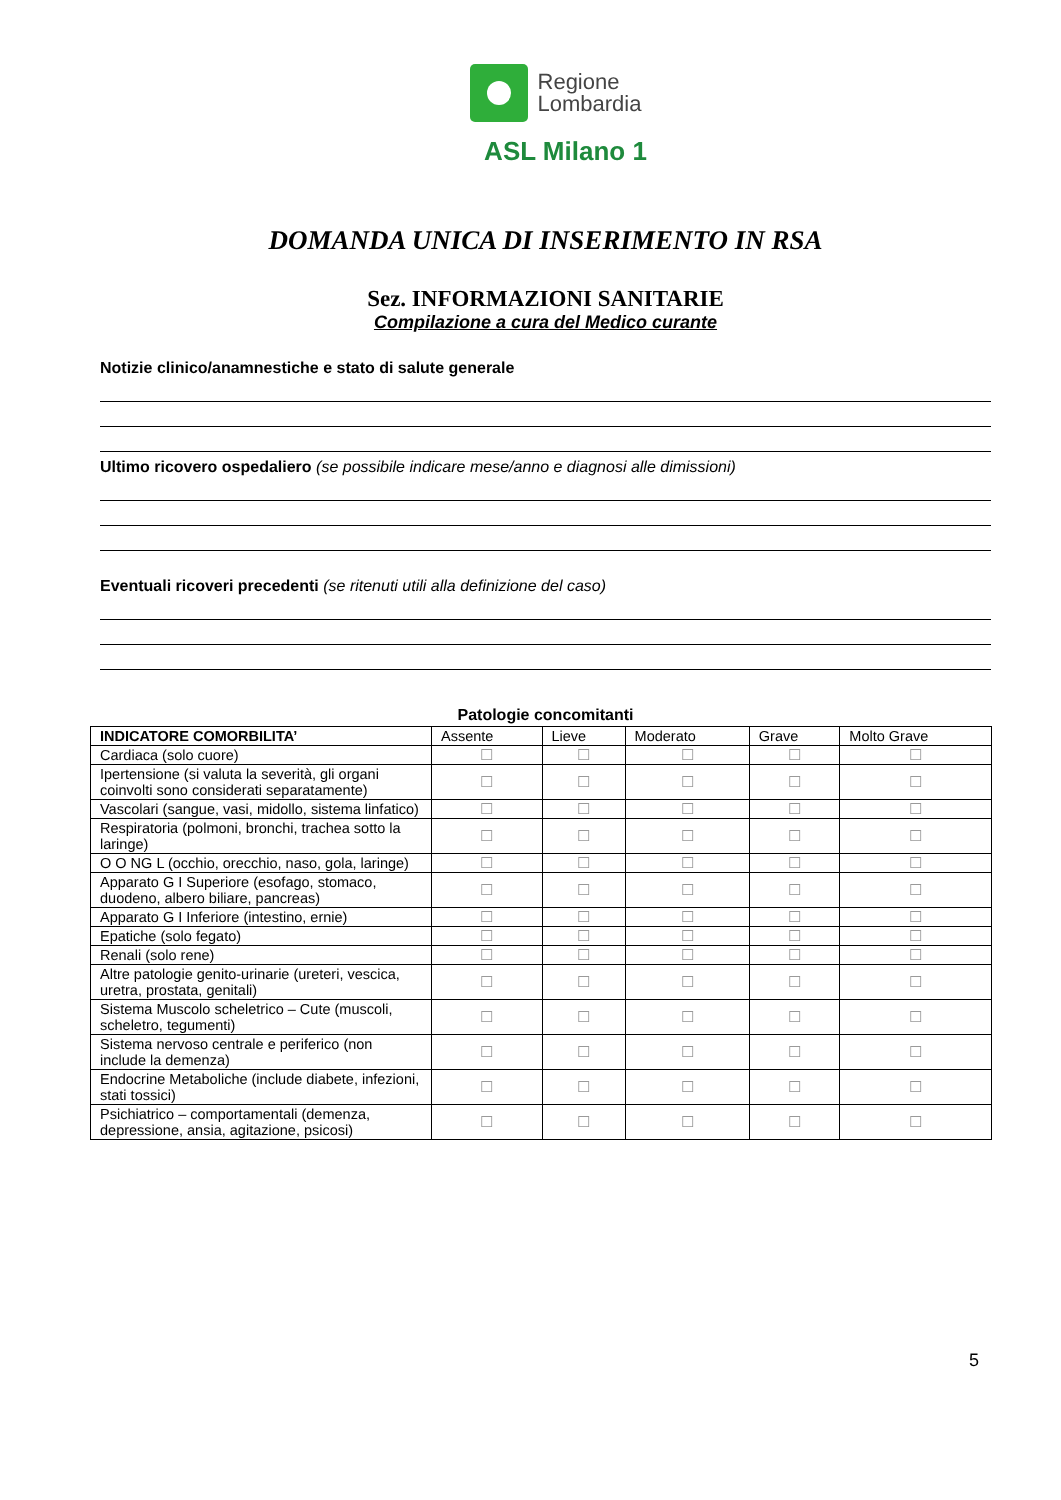Regione
Lombardia
ASL Milano 1
DOMANDA UNICA DI INSERIMENTO IN RSA
Sez. INFORMAZIONI SANITARIE
Compilazione a cura del Medico curante
Notizie clinico/anamnestiche e stato di salute generale
Ultimo ricovero ospedaliero (se possibile indicare mese/anno e diagnosi alle dimissioni)
Eventuali ricoveri precedenti (se ritenuti utili alla definizione del caso)
Patologie concomitanti
| INDICATORE COMORBILITA’ | Assente | Lieve | Moderato | Grave | Molto Grave |
| --- | --- | --- | --- | --- | --- |
| Cardiaca (solo cuore) | ☐ | ☐ | ☐ | ☐ | ☐ |
| Ipertensione (si valuta la severità, gli organi coinvolti sono considerati separatamente) | ☐ | ☐ | ☐ | ☐ | ☐ |
| Vascolari (sangue, vasi, midollo, sistema linfatico) | ☐ | ☐ | ☐ | ☐ | ☐ |
| Respiratoria (polmoni, bronchi, trachea sotto la laringe) | ☐ | ☐ | ☐ | ☐ | ☐ |
| O O NG L (occhio, orecchio, naso, gola, laringe) | ☐ | ☐ | ☐ | ☐ | ☐ |
| Apparato G I Superiore (esofago, stomaco, duodeno, albero biliare, pancreas) | ☐ | ☐ | ☐ | ☐ | ☐ |
| Apparato G I Inferiore (intestino, ernie) | ☐ | ☐ | ☐ | ☐ | ☐ |
| Epatiche (solo fegato) | ☐ | ☐ | ☐ | ☐ | ☐ |
| Renali (solo rene) | ☐ | ☐ | ☐ | ☐ | ☐ |
| Altre patologie genito-urinarie (ureteri, vescica, uretra, prostata, genitali) | ☐ | ☐ | ☐ | ☐ | ☐ |
| Sistema Muscolo scheletrico – Cute (muscoli, scheletro, tegumenti) | ☐ | ☐ | ☐ | ☐ | ☐ |
| Sistema nervoso centrale e periferico (non include la demenza) | ☐ | ☐ | ☐ | ☐ | ☐ |
| Endocrine Metaboliche (include diabete, infezioni, stati tossici) | ☐ | ☐ | ☐ | ☐ | ☐ |
| Psichiatrico – comportamentali (demenza, depressione, ansia, agitazione, psicosi) | ☐ | ☐ | ☐ | ☐ | ☐ |
5